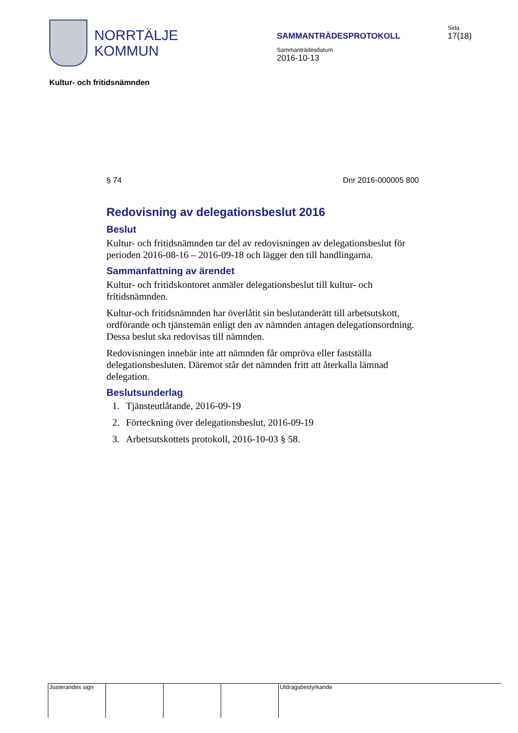NORRTÄLJE
KOMMUN
SAMMANTRÄDESPROTOKOLL
Sammanträdesdatum
2016-10-13
Sida
17(18)
Kultur- och fritidsnämnden
§ 74 Dnr 2016-000005 800
Redovisning av delegationsbeslut 2016
Beslut
Kultur- och fritidsnämnden tar del av redovisningen av delegationsbeslut för perioden 2016-08-16 – 2016-09-18 och lägger den till handlingarna.
Sammanfattning av ärendet
Kultur- och fritidskontoret anmäler delegationsbeslut till kultur- och fritidsnämnden.
Kultur-och fritidsnämnden har överlåtit sin beslutanderätt till arbetsutskott, ordförande och tjänstemän enligt den av nämnden antagen delegationsordning. Dessa beslut ska redovisas till nämnden.
Redovisningen innebär inte att nämnden får ompröva eller fastställa delegationsbesluten. Däremot står det nämnden fritt att återkalla lämnad delegation.
Beslutsunderlag
1. Tjänsteutlåtande, 2016-09-19
2. Förteckning över delegationsbeslut, 2016-09-19
3. Arbetsutskottets protokoll, 2016-10-03 § 58.
Justerandes sign
Utdragsbestyrkande